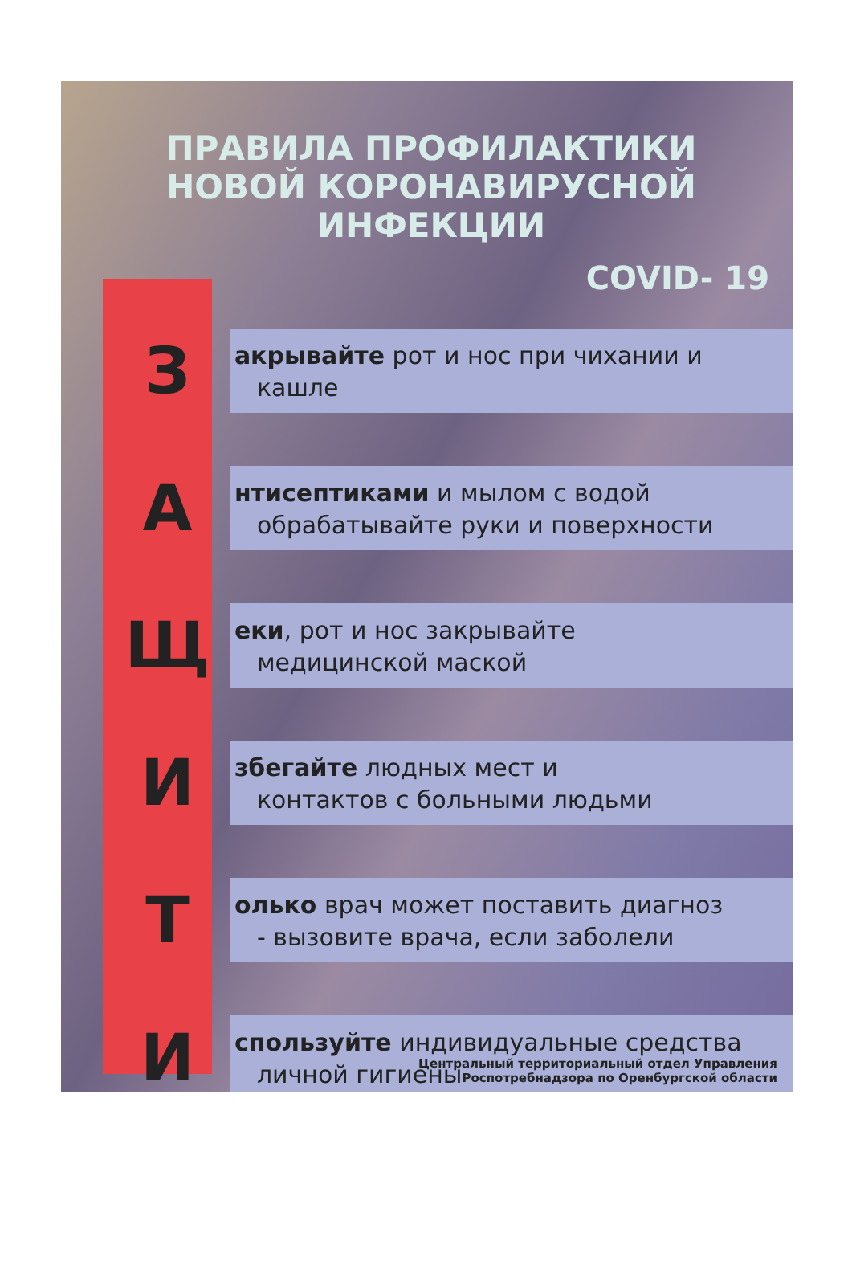ПРАВИЛА ПРОФИЛАКТИКИ НОВОЙ КОРОНАВИРУСНОЙ ИНФЕКЦИИ
COVID- 19
З
акрывайте рот и нос при чихании и
кашле
А
нтисептиками и мылом с водой
обрабатывайте руки и поверхности
Щ
еки, рот и нос закрывайте
медицинской маской
И
збегайте людных мест и
контактов с больными людьми
Т
олько врач может поставить диагноз
- вызовите врача, если заболели
И
спользуйте индивидуальные средства
личной гигиены
Центральный территориальный отдел Управления
Роспотребнадзора по Оренбургской области